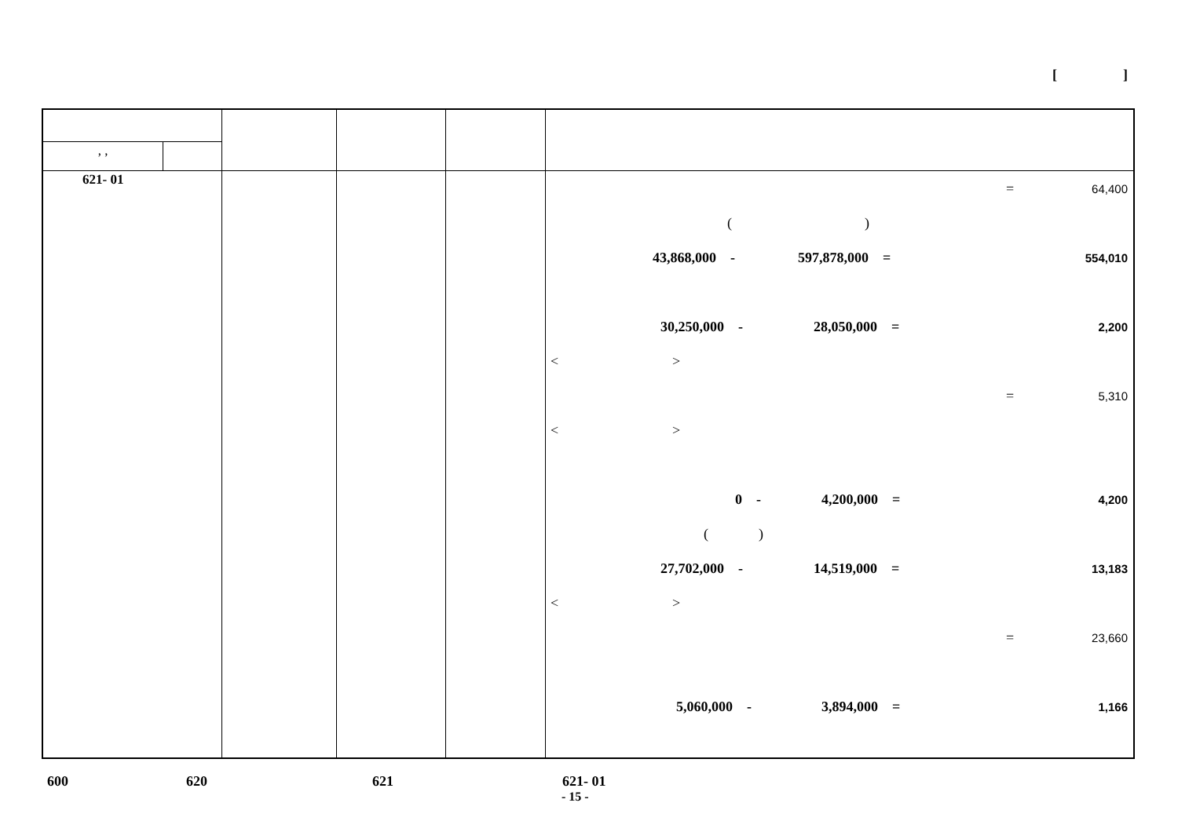[ ]
| , , | | | | | |
| 621- 01 | | | | | = 64,400 ( ) 43,868,000 - 597,878,000 = 554,010 30,250,000 - 28,050,000 = 2,200 < > = 5,310 < > 0 - 4,200,000 = 4,200 ( ) 27,702,000 - 14,519,000 = 13,183 < > = 23,660 5,060,000 - 3,894,000 = 1,166 |
600 620 621 621- 01
- 15 -